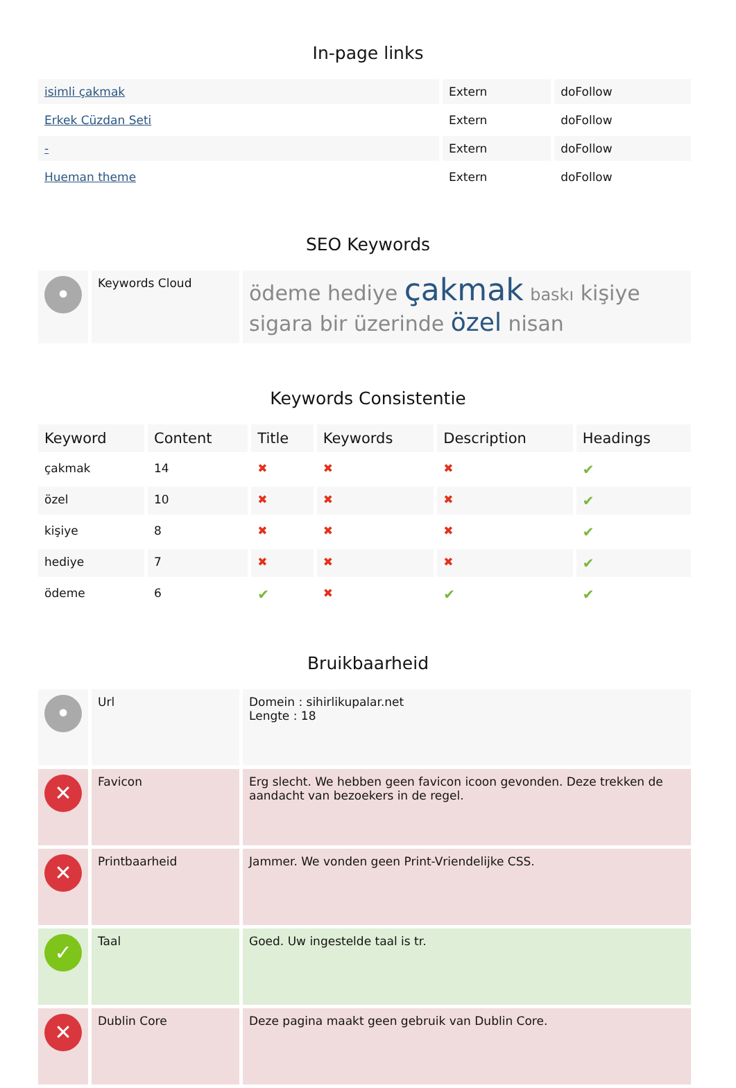In-page links
| isimli çakmak | Extern | doFollow |
| Erkek Cüzdan Seti | Extern | doFollow |
| - | Extern | doFollow |
| Hueman theme | Extern | doFollow |
SEO Keywords
| • | Keywords Cloud | ödeme hediye çakmak baskı kişiye sigara bir üzerinde özel nisan |
Keywords Consistentie
| Keyword | Content | Title | Keywords | Description | Headings |
| --- | --- | --- | --- | --- | --- |
| çakmak | 14 | ✖ | ✖ | ✖ | ✔ |
| özel | 10 | ✖ | ✖ | ✖ | ✔ |
| kişiye | 8 | ✖ | ✖ | ✖ | ✔ |
| hediye | 7 | ✖ | ✖ | ✖ | ✔ |
| ödeme | 6 | ✔ | ✖ | ✔ | ✔ |
Bruikbaarheid
| • | Url | Domein : sihirlikupalar.net Lengte : 18 |
| ✕ | Favicon | Erg slecht. We hebben geen favicon icoon gevonden. Deze trekken de aandacht van bezoekers in de regel. |
| ✕ | Printbaarheid | Jammer. We vonden geen Print-Vriendelijke CSS. |
| ✓ | Taal | Goed. Uw ingestelde taal is tr. |
| ✕ | Dublin Core | Deze pagina maakt geen gebruik van Dublin Core. |